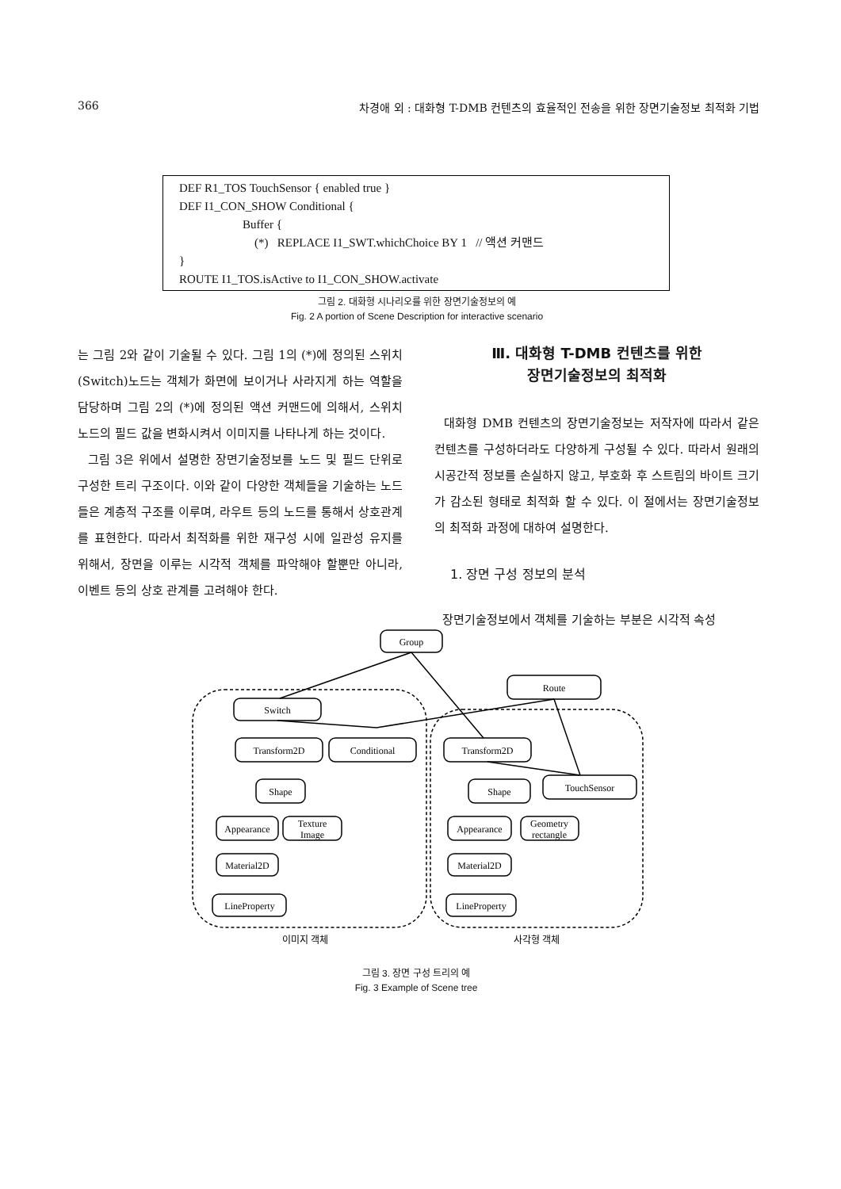366 차경애 외 : 대화형 T-DMB 컨텐츠의 효율적인 전송을 위한 장면기술정보 최적화 기법
DEF R1_TOS TouchSensor { enabled true }
DEF I1_CON_SHOW Conditional {
Buffer {
(*) REPLACE I1_SWT.whichChoice BY 1 // 액션 커맨드
}
ROUTE I1_TOS.isActive to I1_CON_SHOW.activate
그림 2. 대화형 시나리오를 위한 장면기술정보의 예
Fig. 2 A portion of Scene Description for interactive scenario
는 그림 2와 같이 기술될 수 있다. 그림 1의 (*)에 정의된 스위치(Switch)노드는 객체가 화면에 보이거나 사라지게 하는 역할을 담당하며 그림 2의 (*)에 정의된 액션 커맨드에 의해서, 스위치 노드의 필드 값을 변화시켜서 이미지를 나타나게 하는 것이다.
그림 3은 위에서 설명한 장면기술정보를 노드 및 필드 단위로 구성한 트리 구조이다. 이와 같이 다양한 객체들을 기술하는 노드들은 계층적 구조를 이루며, 라우트 등의 노드를 통해서 상호관계를 표현한다. 따라서 최적화를 위한 재구성 시에 일관성 유지를 위해서, 장면을 이루는 시각적 객체를 파악해야 할뿐만 아니라, 이벤트 등의 상호 관계를 고려해야 한다.
Ⅲ. 대화형 T-DMB 컨텐츠를 위한
장면기술정보의 최적화
대화형 DMB 컨텐츠의 장면기술정보는 저작자에 따라서 같은 컨텐츠를 구성하더라도 다양하게 구성될 수 있다. 따라서 원래의 시공간적 정보를 손실하지 않고, 부호화 후 스트림의 바이트 크기가 감소된 형태로 최적화 할 수 있다. 이 절에서는 장면기술정보의 최적화 과정에 대하여 설명한다.
1. 장면 구성 정보의 분석
장면기술정보에서 객체를 기술하는 부분은 시각적 속성
Group
Route
Switch
Transform2D
Conditional
Shape
Appearance
Texture
Image
Material2D
LineProperty
Transform2D
Shape
TouchSensor
Appearance
Geometry
rectangle
Material2D
LineProperty
이미지 객체
사각형 객체
그림 3. 장면 구성 트리의 예
Fig. 3 Example of Scene tree